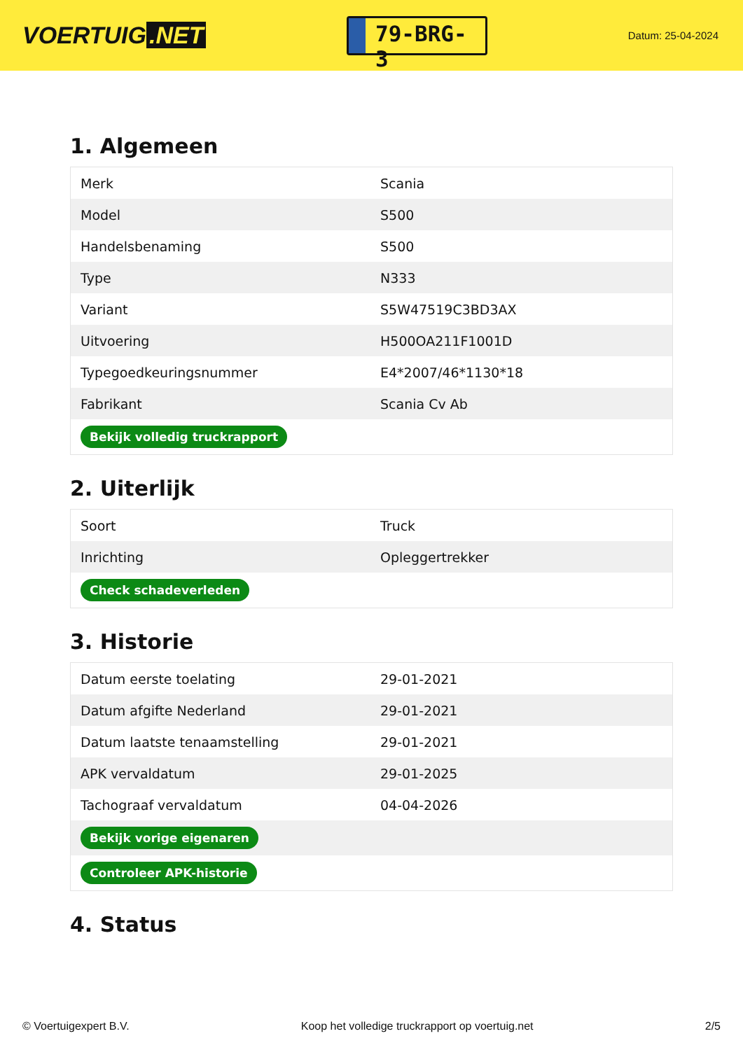VOERTUIG.NET
79-BRG-3
Datum: 25-04-2024
1. Algemeen
| Merk | Scania |
| Model | S500 |
| Handelsbenaming | S500 |
| Type | N333 |
| Variant | S5W47519C3BD3AX |
| Uitvoering | H500OA211F1001D |
| Typegoedkeuringsnummer | E4*2007/46*1130*18 |
| Fabrikant | Scania Cv Ab |
| Bekijk volledig truckrapport | |
2. Uiterlijk
| Soort | Truck |
| Inrichting | Opleggertrekker |
| Check schadeverleden | |
3. Historie
| Datum eerste toelating | 29-01-2021 |
| Datum afgifte Nederland | 29-01-2021 |
| Datum laatste tenaamstelling | 29-01-2021 |
| APK vervaldatum | 29-01-2025 |
| Tachograaf vervaldatum | 04-04-2026 |
| Bekijk vorige eigenaren | |
| Controleer APK-historie | |
4. Status
© Voertuigexpert B.V. Koop het volledige truckrapport op voertuig.net 2/5